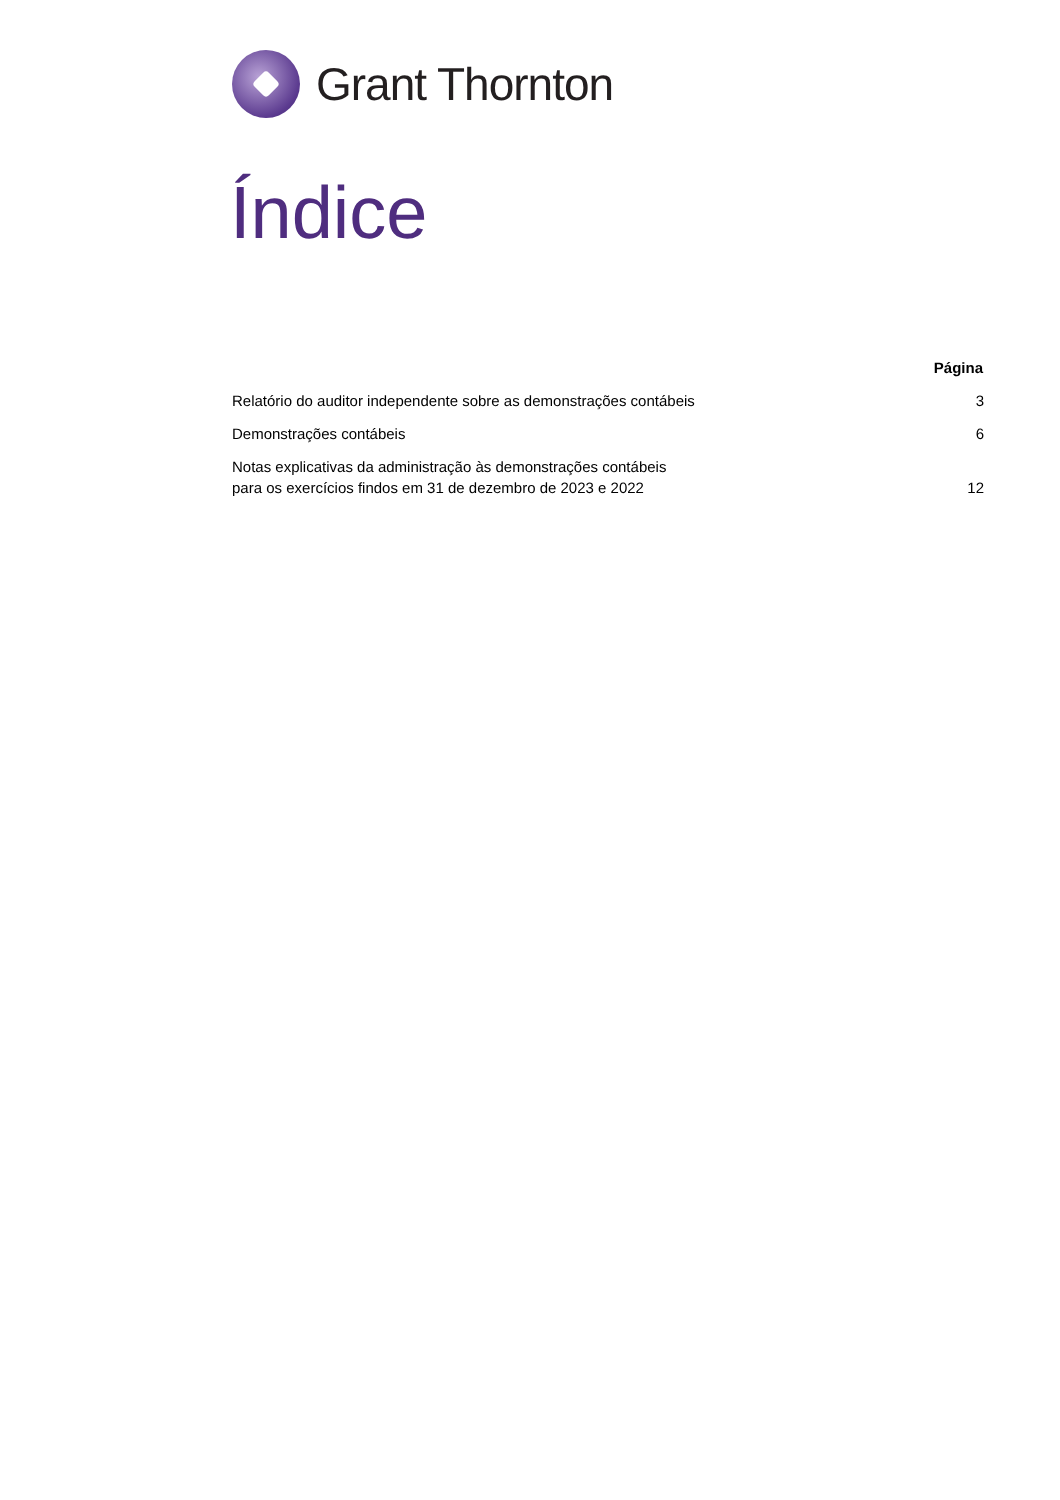Grant Thornton
Índice
| | Página |
| --- | --- |
| Relatório do auditor independente sobre as demonstrações contábeis | 3 |
| Demonstrações contábeis | 6 |
| Notas explicativas da administração às demonstrações contábeis para os exercícios findos em 31 de dezembro de 2023 e 2022 | 12 |